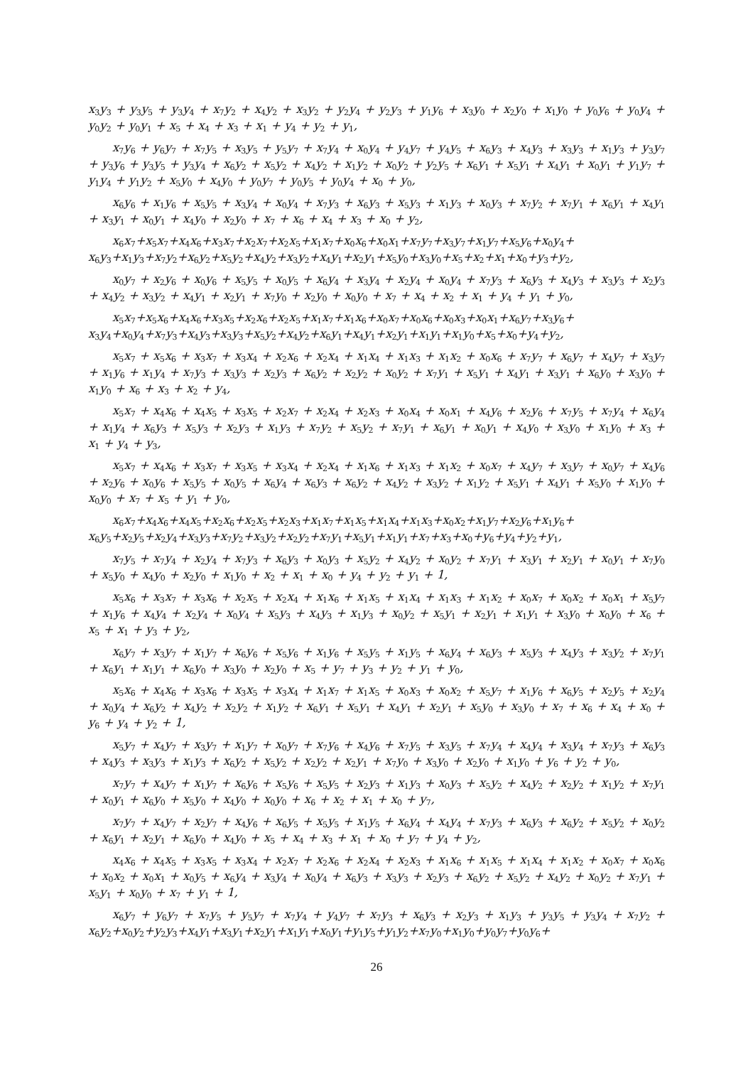x<sub>3</sub>y<sub>3</sub> + y<sub>3</sub>y<sub>5</sub> + y<sub>3</sub>y<sub>4</sub> + x<sub>7</sub>y<sub>2</sub> + x<sub>4</sub>y<sub>2</sub> + x<sub>3</sub>y<sub>2</sub> + y<sub>2</sub>y<sub>4</sub> + y<sub>2</sub>y<sub>3</sub> + y<sub>1</sub>y<sub>6</sub> + x<sub>3</sub>y<sub>0</sub> + x<sub>2</sub>y<sub>0</sub> + x<sub>1</sub>y<sub>0</sub> + y<sub>0</sub>y<sub>6</sub> + y<sub>0</sub>y<sub>4</sub> + y<sub>0</sub>y<sub>2</sub> + y<sub>0</sub>y<sub>1</sub> + x<sub>5</sub> + x<sub>4</sub> + x<sub>3</sub> + x<sub>1</sub> + y<sub>4</sub> + y<sub>2</sub> + y<sub>1</sub>,
x<sub>7</sub>y<sub>6</sub> + y<sub>6</sub>y<sub>7</sub> + x<sub>7</sub>y<sub>5</sub> + x<sub>3</sub>y<sub>5</sub> + y<sub>5</sub>y<sub>7</sub> + x<sub>7</sub>y<sub>4</sub> + x<sub>0</sub>y<sub>4</sub> + y<sub>4</sub>y<sub>7</sub> + y<sub>4</sub>y<sub>5</sub> + x<sub>6</sub>y<sub>3</sub> + x<sub>4</sub>y<sub>3</sub> + x<sub>3</sub>y<sub>3</sub> + x<sub>1</sub>y<sub>3</sub> + y<sub>3</sub>y<sub>7</sub> + y<sub>3</sub>y<sub>6</sub> + y<sub>3</sub>y<sub>5</sub> + y<sub>3</sub>y<sub>4</sub> + x<sub>6</sub>y<sub>2</sub> + x<sub>5</sub>y<sub>2</sub> + x<sub>4</sub>y<sub>2</sub> + x<sub>1</sub>y<sub>2</sub> + x<sub>0</sub>y<sub>2</sub> + y<sub>2</sub>y<sub>5</sub> + x<sub>6</sub>y<sub>1</sub> + x<sub>5</sub>y<sub>1</sub> + x<sub>4</sub>y<sub>1</sub> + x<sub>0</sub>y<sub>1</sub> + y<sub>1</sub>y<sub>7</sub> + y<sub>1</sub>y<sub>4</sub> + y<sub>1</sub>y<sub>2</sub> + x<sub>5</sub>y<sub>0</sub> + x<sub>4</sub>y<sub>0</sub> + y<sub>0</sub>y<sub>7</sub> + y<sub>0</sub>y<sub>5</sub> + y<sub>0</sub>y<sub>4</sub> + x<sub>0</sub> + y<sub>0</sub>,
x<sub>6</sub>y<sub>6</sub> + x<sub>1</sub>y<sub>6</sub> + x<sub>5</sub>y<sub>5</sub> + x<sub>3</sub>y<sub>4</sub> + x<sub>0</sub>y<sub>4</sub> + x<sub>7</sub>y<sub>3</sub> + x<sub>6</sub>y<sub>3</sub> + x<sub>5</sub>y<sub>3</sub> + x<sub>1</sub>y<sub>3</sub> + x<sub>0</sub>y<sub>3</sub> + x<sub>7</sub>y<sub>2</sub> + x<sub>7</sub>y<sub>1</sub> + x<sub>6</sub>y<sub>1</sub> + x<sub>4</sub>y<sub>1</sub> + x<sub>3</sub>y<sub>1</sub> + x<sub>0</sub>y<sub>1</sub> + x<sub>4</sub>y<sub>0</sub> + x<sub>2</sub>y<sub>0</sub> + x<sub>7</sub> + x<sub>6</sub> + x<sub>4</sub> + x<sub>3</sub> + x<sub>0</sub> + y<sub>2</sub>,
x<sub>6</sub>x<sub>7</sub>+x<sub>5</sub>x<sub>7</sub>+x<sub>4</sub>x<sub>6</sub>+x<sub>3</sub>x<sub>7</sub>+x<sub>2</sub>x<sub>7</sub>+x<sub>2</sub>x<sub>5</sub>+x<sub>1</sub>x<sub>7</sub>+x<sub>0</sub>x<sub>6</sub>+x<sub>0</sub>x<sub>1</sub>+x<sub>7</sub>y<sub>7</sub>+x<sub>3</sub>y<sub>7</sub>+x<sub>1</sub>y<sub>7</sub>+x<sub>5</sub>y<sub>6</sub>+x<sub>0</sub>y<sub>4</sub>+ x<sub>6</sub>y<sub>3</sub>+x<sub>1</sub>y<sub>3</sub>+x<sub>7</sub>y<sub>2</sub>+x<sub>6</sub>y<sub>2</sub>+x<sub>5</sub>y<sub>2</sub>+x<sub>4</sub>y<sub>2</sub>+x<sub>3</sub>y<sub>2</sub>+x<sub>4</sub>y<sub>1</sub>+x<sub>2</sub>y<sub>1</sub>+x<sub>5</sub>y<sub>0</sub>+x<sub>3</sub>y<sub>0</sub>+x<sub>5</sub>+x<sub>2</sub>+x<sub>1</sub>+x<sub>0</sub>+y<sub>3</sub>+y<sub>2</sub>,
x<sub>0</sub>y<sub>7</sub> + x<sub>2</sub>y<sub>6</sub> + x<sub>0</sub>y<sub>6</sub> + x<sub>5</sub>y<sub>5</sub> + x<sub>0</sub>y<sub>5</sub> + x<sub>6</sub>y<sub>4</sub> + x<sub>3</sub>y<sub>4</sub> + x<sub>2</sub>y<sub>4</sub> + x<sub>0</sub>y<sub>4</sub> + x<sub>7</sub>y<sub>3</sub> + x<sub>6</sub>y<sub>3</sub> + x<sub>4</sub>y<sub>3</sub> + x<sub>3</sub>y<sub>3</sub> + x<sub>2</sub>y<sub>3</sub> + x<sub>4</sub>y<sub>2</sub> + x<sub>3</sub>y<sub>2</sub> + x<sub>4</sub>y<sub>1</sub> + x<sub>2</sub>y<sub>1</sub> + x<sub>7</sub>y<sub>0</sub> + x<sub>2</sub>y<sub>0</sub> + x<sub>0</sub>y<sub>0</sub> + x<sub>7</sub> + x<sub>4</sub> + x<sub>2</sub> + x<sub>1</sub> + y<sub>4</sub> + y<sub>1</sub> + y<sub>0</sub>,
x<sub>5</sub>x<sub>7</sub>+x<sub>5</sub>x<sub>6</sub>+x<sub>4</sub>x<sub>6</sub>+x<sub>3</sub>x<sub>5</sub>+x<sub>2</sub>x<sub>6</sub>+x<sub>2</sub>x<sub>5</sub>+x<sub>1</sub>x<sub>7</sub>+x<sub>1</sub>x<sub>6</sub>+x<sub>0</sub>x<sub>7</sub>+x<sub>0</sub>x<sub>6</sub>+x<sub>0</sub>x<sub>3</sub>+x<sub>0</sub>x<sub>1</sub>+x<sub>6</sub>y<sub>7</sub>+x<sub>3</sub>y<sub>6</sub>+ x<sub>3</sub>y<sub>4</sub>+x<sub>0</sub>y<sub>4</sub>+x<sub>7</sub>y<sub>3</sub>+x<sub>4</sub>y<sub>3</sub>+x<sub>3</sub>y<sub>3</sub>+x<sub>5</sub>y<sub>2</sub>+x<sub>4</sub>y<sub>2</sub>+x<sub>6</sub>y<sub>1</sub>+x<sub>4</sub>y<sub>1</sub>+x<sub>2</sub>y<sub>1</sub>+x<sub>1</sub>y<sub>1</sub>+x<sub>1</sub>y<sub>0</sub>+x<sub>5</sub>+x<sub>0</sub>+y<sub>4</sub>+y<sub>2</sub>,
x<sub>5</sub>x<sub>7</sub> + x<sub>5</sub>x<sub>6</sub> + x<sub>3</sub>x<sub>7</sub> + x<sub>3</sub>x<sub>4</sub> + x<sub>2</sub>x<sub>6</sub> + x<sub>2</sub>x<sub>4</sub> + x<sub>1</sub>x<sub>4</sub> + x<sub>1</sub>x<sub>3</sub> + x<sub>1</sub>x<sub>2</sub> + x<sub>0</sub>x<sub>6</sub> + x<sub>7</sub>y<sub>7</sub> + x<sub>6</sub>y<sub>7</sub> + x<sub>4</sub>y<sub>7</sub> + x<sub>3</sub>y<sub>7</sub> + x<sub>1</sub>y<sub>6</sub> + x<sub>1</sub>y<sub>4</sub> + x<sub>7</sub>y<sub>3</sub> + x<sub>3</sub>y<sub>3</sub> + x<sub>2</sub>y<sub>3</sub> + x<sub>6</sub>y<sub>2</sub> + x<sub>2</sub>y<sub>2</sub> + x<sub>0</sub>y<sub>2</sub> + x<sub>7</sub>y<sub>1</sub> + x<sub>5</sub>y<sub>1</sub> + x<sub>4</sub>y<sub>1</sub> + x<sub>3</sub>y<sub>1</sub> + x<sub>6</sub>y<sub>0</sub> + x<sub>3</sub>y<sub>0</sub> + x<sub>1</sub>y<sub>0</sub> + x<sub>6</sub> + x<sub>3</sub> + x<sub>2</sub> + y<sub>4</sub>,
x<sub>5</sub>x<sub>7</sub> + x<sub>4</sub>x<sub>6</sub> + x<sub>4</sub>x<sub>5</sub> + x<sub>3</sub>x<sub>5</sub> + x<sub>2</sub>x<sub>7</sub> + x<sub>2</sub>x<sub>4</sub> + x<sub>2</sub>x<sub>3</sub> + x<sub>0</sub>x<sub>4</sub> + x<sub>0</sub>x<sub>1</sub> + x<sub>4</sub>y<sub>6</sub> + x<sub>2</sub>y<sub>6</sub> + x<sub>7</sub>y<sub>5</sub> + x<sub>7</sub>y<sub>4</sub> + x<sub>6</sub>y<sub>4</sub> + x<sub>1</sub>y<sub>4</sub> + x<sub>6</sub>y<sub>3</sub> + x<sub>5</sub>y<sub>3</sub> + x<sub>2</sub>y<sub>3</sub> + x<sub>1</sub>y<sub>3</sub> + x<sub>7</sub>y<sub>2</sub> + x<sub>5</sub>y<sub>2</sub> + x<sub>7</sub>y<sub>1</sub> + x<sub>6</sub>y<sub>1</sub> + x<sub>0</sub>y<sub>1</sub> + x<sub>4</sub>y<sub>0</sub> + x<sub>3</sub>y<sub>0</sub> + x<sub>1</sub>y<sub>0</sub> + x<sub>3</sub> + x<sub>1</sub> + y<sub>4</sub> + y<sub>3</sub>,
x<sub>5</sub>x<sub>7</sub> + x<sub>4</sub>x<sub>6</sub> + x<sub>3</sub>x<sub>7</sub> + x<sub>3</sub>x<sub>5</sub> + x<sub>3</sub>x<sub>4</sub> + x<sub>2</sub>x<sub>4</sub> + x<sub>1</sub>x<sub>6</sub> + x<sub>1</sub>x<sub>3</sub> + x<sub>1</sub>x<sub>2</sub> + x<sub>0</sub>x<sub>7</sub> + x<sub>4</sub>y<sub>7</sub> + x<sub>3</sub>y<sub>7</sub> + x<sub>0</sub>y<sub>7</sub> + x<sub>4</sub>y<sub>6</sub> + x<sub>2</sub>y<sub>6</sub> + x<sub>0</sub>y<sub>6</sub> + x<sub>5</sub>y<sub>5</sub> + x<sub>0</sub>y<sub>5</sub> + x<sub>6</sub>y<sub>4</sub> + x<sub>6</sub>y<sub>3</sub> + x<sub>6</sub>y<sub>2</sub> + x<sub>4</sub>y<sub>2</sub> + x<sub>3</sub>y<sub>2</sub> + x<sub>1</sub>y<sub>2</sub> + x<sub>5</sub>y<sub>1</sub> + x<sub>4</sub>y<sub>1</sub> + x<sub>5</sub>y<sub>0</sub> + x<sub>1</sub>y<sub>0</sub> + x<sub>0</sub>y<sub>0</sub> + x<sub>7</sub> + x<sub>5</sub> + y<sub>1</sub> + y<sub>0</sub>,
x<sub>6</sub>x<sub>7</sub>+x<sub>4</sub>x<sub>6</sub>+x<sub>4</sub>x<sub>5</sub>+x<sub>2</sub>x<sub>6</sub>+x<sub>2</sub>x<sub>5</sub>+x<sub>2</sub>x<sub>3</sub>+x<sub>1</sub>x<sub>7</sub>+x<sub>1</sub>x<sub>5</sub>+x<sub>1</sub>x<sub>4</sub>+x<sub>1</sub>x<sub>3</sub>+x<sub>0</sub>x<sub>2</sub>+x<sub>1</sub>y<sub>7</sub>+x<sub>2</sub>y<sub>6</sub>+x<sub>1</sub>y<sub>6</sub>+ x<sub>6</sub>y<sub>5</sub>+x<sub>2</sub>y<sub>5</sub>+x<sub>2</sub>y<sub>4</sub>+x<sub>3</sub>y<sub>3</sub>+x<sub>7</sub>y<sub>2</sub>+x<sub>3</sub>y<sub>2</sub>+x<sub>2</sub>y<sub>2</sub>+x<sub>7</sub>y<sub>1</sub>+x<sub>5</sub>y<sub>1</sub>+x<sub>1</sub>y<sub>1</sub>+x<sub>7</sub>+x<sub>3</sub>+x<sub>0</sub>+y<sub>6</sub>+y<sub>4</sub>+y<sub>2</sub>+y<sub>1</sub>,
x<sub>7</sub>y<sub>5</sub> + x<sub>7</sub>y<sub>4</sub> + x<sub>2</sub>y<sub>4</sub> + x<sub>7</sub>y<sub>3</sub> + x<sub>6</sub>y<sub>3</sub> + x<sub>0</sub>y<sub>3</sub> + x<sub>5</sub>y<sub>2</sub> + x<sub>4</sub>y<sub>2</sub> + x<sub>0</sub>y<sub>2</sub> + x<sub>7</sub>y<sub>1</sub> + x<sub>3</sub>y<sub>1</sub> + x<sub>2</sub>y<sub>1</sub> + x<sub>0</sub>y<sub>1</sub> + x<sub>7</sub>y<sub>0</sub> + x<sub>5</sub>y<sub>0</sub> + x<sub>4</sub>y<sub>0</sub> + x<sub>2</sub>y<sub>0</sub> + x<sub>1</sub>y<sub>0</sub> + x<sub>2</sub> + x<sub>1</sub> + x<sub>0</sub> + y<sub>4</sub> + y<sub>2</sub> + y<sub>1</sub> + 1,
x<sub>5</sub>x<sub>6</sub> + x<sub>3</sub>x<sub>7</sub> + x<sub>3</sub>x<sub>6</sub> + x<sub>2</sub>x<sub>5</sub> + x<sub>2</sub>x<sub>4</sub> + x<sub>1</sub>x<sub>6</sub> + x<sub>1</sub>x<sub>5</sub> + x<sub>1</sub>x<sub>4</sub> + x<sub>1</sub>x<sub>3</sub> + x<sub>1</sub>x<sub>2</sub> + x<sub>0</sub>x<sub>7</sub> + x<sub>0</sub>x<sub>2</sub> + x<sub>0</sub>x<sub>1</sub> + x<sub>5</sub>y<sub>7</sub> + x<sub>1</sub>y<sub>6</sub> + x<sub>4</sub>y<sub>4</sub> + x<sub>2</sub>y<sub>4</sub> + x<sub>0</sub>y<sub>4</sub> + x<sub>5</sub>y<sub>3</sub> + x<sub>4</sub>y<sub>3</sub> + x<sub>1</sub>y<sub>3</sub> + x<sub>0</sub>y<sub>2</sub> + x<sub>5</sub>y<sub>1</sub> + x<sub>2</sub>y<sub>1</sub> + x<sub>1</sub>y<sub>1</sub> + x<sub>3</sub>y<sub>0</sub> + x<sub>0</sub>y<sub>0</sub> + x<sub>6</sub> + x<sub>5</sub> + x<sub>1</sub> + y<sub>3</sub> + y<sub>2</sub>,
x<sub>6</sub>y<sub>7</sub> + x<sub>3</sub>y<sub>7</sub> + x<sub>1</sub>y<sub>7</sub> + x<sub>6</sub>y<sub>6</sub> + x<sub>5</sub>y<sub>6</sub> + x<sub>1</sub>y<sub>6</sub> + x<sub>5</sub>y<sub>5</sub> + x<sub>1</sub>y<sub>5</sub> + x<sub>6</sub>y<sub>4</sub> + x<sub>6</sub>y<sub>3</sub> + x<sub>5</sub>y<sub>3</sub> + x<sub>4</sub>y<sub>3</sub> + x<sub>3</sub>y<sub>2</sub> + x<sub>7</sub>y<sub>1</sub> + x<sub>6</sub>y<sub>1</sub> + x<sub>1</sub>y<sub>1</sub> + x<sub>6</sub>y<sub>0</sub> + x<sub>3</sub>y<sub>0</sub> + x<sub>2</sub>y<sub>0</sub> + x<sub>5</sub> + y<sub>7</sub> + y<sub>3</sub> + y<sub>2</sub> + y<sub>1</sub> + y<sub>0</sub>,
x<sub>5</sub>x<sub>6</sub> + x<sub>4</sub>x<sub>6</sub> + x<sub>3</sub>x<sub>6</sub> + x<sub>3</sub>x<sub>5</sub> + x<sub>3</sub>x<sub>4</sub> + x<sub>1</sub>x<sub>7</sub> + x<sub>1</sub>x<sub>5</sub> + x<sub>0</sub>x<sub>3</sub> + x<sub>0</sub>x<sub>2</sub> + x<sub>5</sub>y<sub>7</sub> + x<sub>1</sub>y<sub>6</sub> + x<sub>6</sub>y<sub>5</sub> + x<sub>2</sub>y<sub>5</sub> + x<sub>2</sub>y<sub>4</sub> + x<sub>0</sub>y<sub>4</sub> + x<sub>6</sub>y<sub>2</sub> + x<sub>4</sub>y<sub>2</sub> + x<sub>2</sub>y<sub>2</sub> + x<sub>1</sub>y<sub>2</sub> + x<sub>6</sub>y<sub>1</sub> + x<sub>5</sub>y<sub>1</sub> + x<sub>4</sub>y<sub>1</sub> + x<sub>2</sub>y<sub>1</sub> + x<sub>5</sub>y<sub>0</sub> + x<sub>3</sub>y<sub>0</sub> + x<sub>7</sub> + x<sub>6</sub> + x<sub>4</sub> + x<sub>0</sub> + y<sub>6</sub> + y<sub>4</sub> + y<sub>2</sub> + 1,
x<sub>5</sub>y<sub>7</sub> + x<sub>4</sub>y<sub>7</sub> + x<sub>3</sub>y<sub>7</sub> + x<sub>1</sub>y<sub>7</sub> + x<sub>0</sub>y<sub>7</sub> + x<sub>7</sub>y<sub>6</sub> + x<sub>4</sub>y<sub>6</sub> + x<sub>7</sub>y<sub>5</sub> + x<sub>3</sub>y<sub>5</sub> + x<sub>7</sub>y<sub>4</sub> + x<sub>4</sub>y<sub>4</sub> + x<sub>3</sub>y<sub>4</sub> + x<sub>7</sub>y<sub>3</sub> + x<sub>6</sub>y<sub>3</sub> + x<sub>4</sub>y<sub>3</sub> + x<sub>3</sub>y<sub>3</sub> + x<sub>1</sub>y<sub>3</sub> + x<sub>6</sub>y<sub>2</sub> + x<sub>5</sub>y<sub>2</sub> + x<sub>2</sub>y<sub>2</sub> + x<sub>2</sub>y<sub>1</sub> + x<sub>7</sub>y<sub>0</sub> + x<sub>3</sub>y<sub>0</sub> + x<sub>2</sub>y<sub>0</sub> + x<sub>1</sub>y<sub>0</sub> + y<sub>6</sub> + y<sub>2</sub> + y<sub>0</sub>,
x<sub>7</sub>y<sub>7</sub> + x<sub>4</sub>y<sub>7</sub> + x<sub>1</sub>y<sub>7</sub> + x<sub>6</sub>y<sub>6</sub> + x<sub>5</sub>y<sub>6</sub> + x<sub>5</sub>y<sub>5</sub> + x<sub>2</sub>y<sub>3</sub> + x<sub>1</sub>y<sub>3</sub> + x<sub>0</sub>y<sub>3</sub> + x<sub>5</sub>y<sub>2</sub> + x<sub>4</sub>y<sub>2</sub> + x<sub>2</sub>y<sub>2</sub> + x<sub>1</sub>y<sub>2</sub> + x<sub>7</sub>y<sub>1</sub> + x<sub>0</sub>y<sub>1</sub> + x<sub>6</sub>y<sub>0</sub> + x<sub>5</sub>y<sub>0</sub> + x<sub>4</sub>y<sub>0</sub> + x<sub>0</sub>y<sub>0</sub> + x<sub>6</sub> + x<sub>2</sub> + x<sub>1</sub> + x<sub>0</sub> + y<sub>7</sub>,
x<sub>7</sub>y<sub>7</sub> + x<sub>4</sub>y<sub>7</sub> + x<sub>2</sub>y<sub>7</sub> + x<sub>4</sub>y<sub>6</sub> + x<sub>6</sub>y<sub>5</sub> + x<sub>5</sub>y<sub>5</sub> + x<sub>1</sub>y<sub>5</sub> + x<sub>6</sub>y<sub>4</sub> + x<sub>4</sub>y<sub>4</sub> + x<sub>7</sub>y<sub>3</sub> + x<sub>6</sub>y<sub>3</sub> + x<sub>6</sub>y<sub>2</sub> + x<sub>5</sub>y<sub>2</sub> + x<sub>0</sub>y<sub>2</sub> + x<sub>6</sub>y<sub>1</sub> + x<sub>2</sub>y<sub>1</sub> + x<sub>6</sub>y<sub>0</sub> + x<sub>4</sub>y<sub>0</sub> + x<sub>5</sub> + x<sub>4</sub> + x<sub>3</sub> + x<sub>1</sub> + x<sub>0</sub> + y<sub>7</sub> + y<sub>4</sub> + y<sub>2</sub>,
x<sub>4</sub>x<sub>6</sub> + x<sub>4</sub>x<sub>5</sub> + x<sub>3</sub>x<sub>5</sub> + x<sub>3</sub>x<sub>4</sub> + x<sub>2</sub>x<sub>7</sub> + x<sub>2</sub>x<sub>6</sub> + x<sub>2</sub>x<sub>4</sub> + x<sub>2</sub>x<sub>3</sub> + x<sub>1</sub>x<sub>6</sub> + x<sub>1</sub>x<sub>5</sub> + x<sub>1</sub>x<sub>4</sub> + x<sub>1</sub>x<sub>2</sub> + x<sub>0</sub>x<sub>7</sub> + x<sub>0</sub>x<sub>6</sub> + x<sub>0</sub>x<sub>2</sub> + x<sub>0</sub>x<sub>1</sub> + x<sub>0</sub>y<sub>5</sub> + x<sub>6</sub>y<sub>4</sub> + x<sub>3</sub>y<sub>4</sub> + x<sub>0</sub>y<sub>4</sub> + x<sub>6</sub>y<sub>3</sub> + x<sub>3</sub>y<sub>3</sub> + x<sub>2</sub>y<sub>3</sub> + x<sub>6</sub>y<sub>2</sub> + x<sub>5</sub>y<sub>2</sub> + x<sub>4</sub>y<sub>2</sub> + x<sub>0</sub>y<sub>2</sub> + x<sub>7</sub>y<sub>1</sub> + x<sub>5</sub>y<sub>1</sub> + x<sub>0</sub>y<sub>0</sub> + x<sub>7</sub> + y<sub>1</sub> + 1,
x<sub>6</sub>y<sub>7</sub> + y<sub>6</sub>y<sub>7</sub> + x<sub>7</sub>y<sub>5</sub> + y<sub>5</sub>y<sub>7</sub> + x<sub>7</sub>y<sub>4</sub> + y<sub>4</sub>y<sub>7</sub> + x<sub>7</sub>y<sub>3</sub> + x<sub>6</sub>y<sub>3</sub> + x<sub>2</sub>y<sub>3</sub> + x<sub>1</sub>y<sub>3</sub> + y<sub>3</sub>y<sub>5</sub> + y<sub>3</sub>y<sub>4</sub> + x<sub>7</sub>y<sub>2</sub> + x<sub>6</sub>y<sub>2</sub>+x<sub>0</sub>y<sub>2</sub>+y<sub>2</sub>y<sub>3</sub>+x<sub>4</sub>y<sub>1</sub>+x<sub>3</sub>y<sub>1</sub>+x<sub>2</sub>y<sub>1</sub>+x<sub>1</sub>y<sub>1</sub>+x<sub>0</sub>y<sub>1</sub>+y<sub>1</sub>y<sub>5</sub>+y<sub>1</sub>y<sub>2</sub>+x<sub>7</sub>y<sub>0</sub>+x<sub>1</sub>y<sub>0</sub>+y<sub>0</sub>y<sub>7</sub>+y<sub>0</sub>y<sub>6</sub>+
26